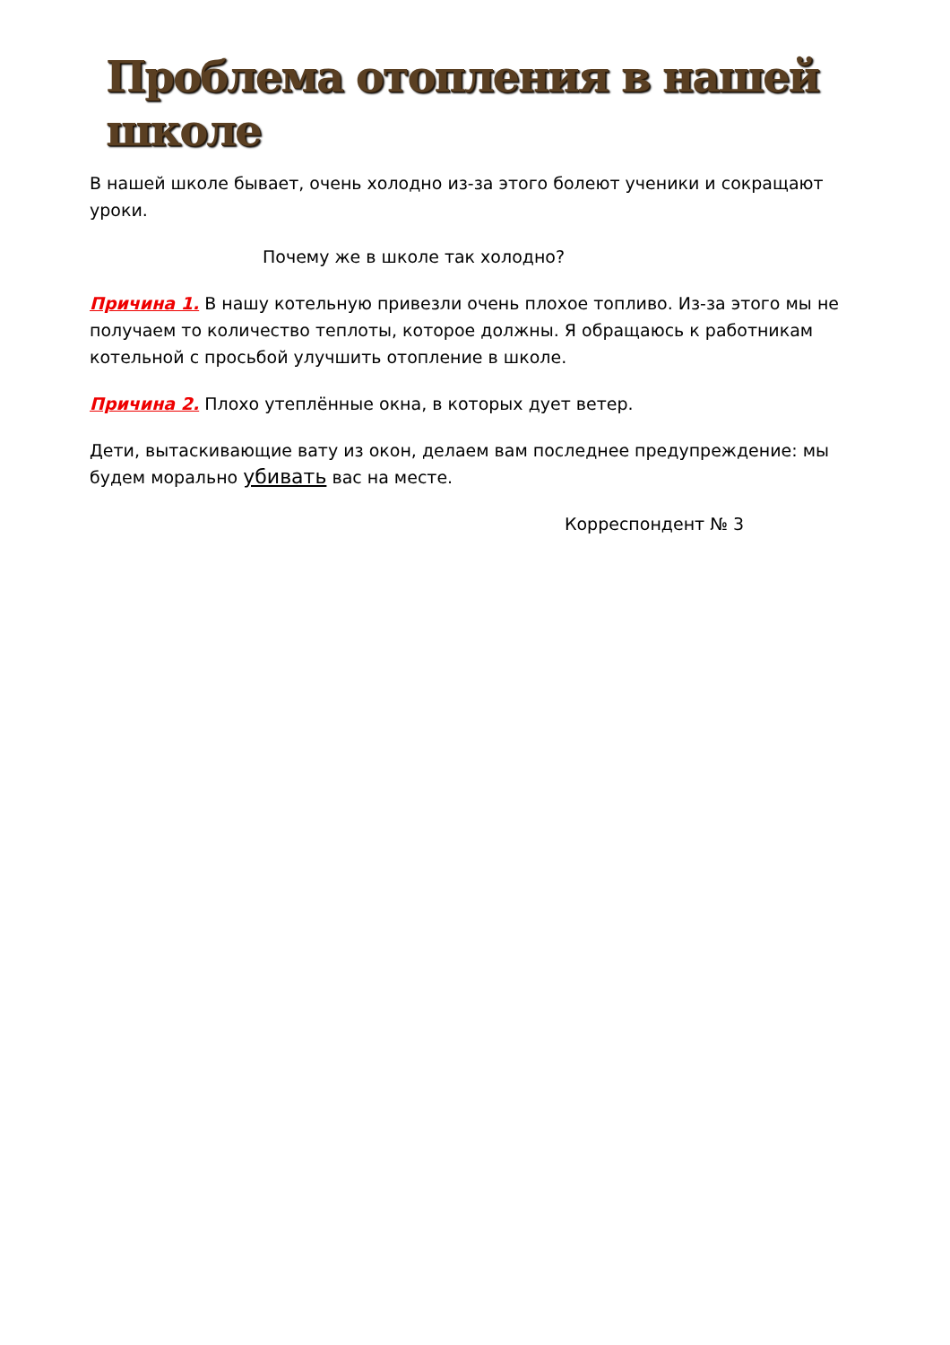Проблема отопления в нашей школе
В нашей школе бывает, очень холодно из-за этого болеют ученики и сокращают уроки.
Почему же в школе так холодно?
Причина 1. В нашу котельную привезли очень плохое топливо. Из-за этого мы не получаем то количество теплоты, которое должны. Я обращаюсь к работникам котельной с просьбой улучшить отопление в школе.
Причина 2. Плохо утеплённые окна, в которых дует ветер.
Дети, вытаскивающие вату из окон, делаем вам последнее предупреждение: мы будем морально убивать вас на месте.
Корреспондент № 3